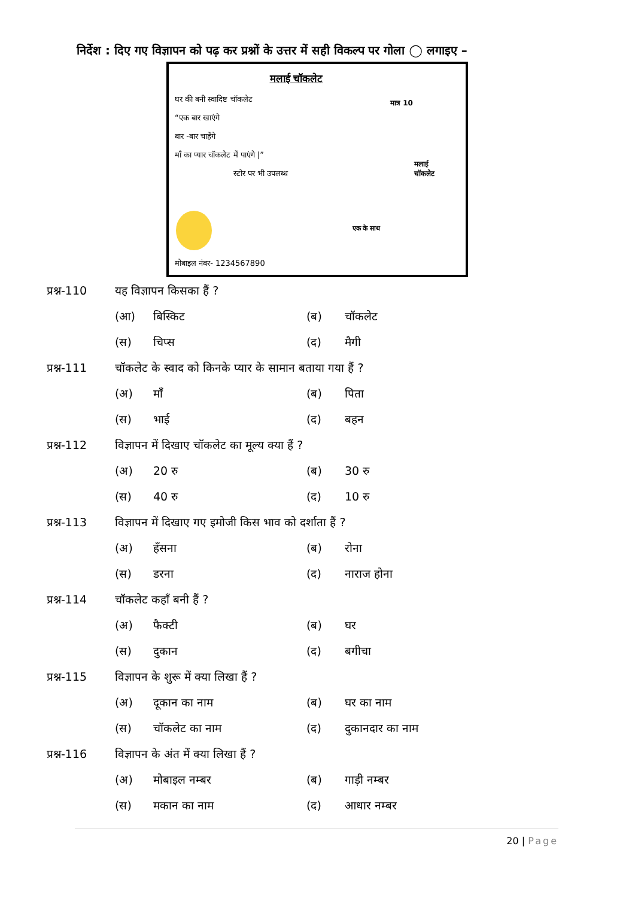निर्देश : दिए गए विज्ञापन को पढ़ कर प्रश्नों के उत्तर में सही विकल्प पर गोला ◯ लगाइए –
मलाई चॉकलेट
घर की बनी स्वादिष्ट चॉकलेट
“एक बार खाएंगे
बार -बार चाहेंगे
माँ का प्यार चॉकलेट में पाएंगे |”
स्टोर पर भी उपलब्ध
मात्र 10
मलाई चॉकलेट
एक के साथ
मोबाइल नंबर- 1234567890
प्रश्न-110 यह विज्ञापन किसका हैं ?
(आ) बिस्किट (ब) चॉकलेट
(स) चिप्स (द) मैगी
प्रश्न-111 चॉकलेट के स्वाद को किनके प्यार के सामान बताया गया हैं ?
(अ) माँ (ब) पिता
(स) भाई (द) बहन
प्रश्न-112 विज्ञापन में दिखाए चॉकलेट का मूल्य क्या हैं ?
(अ) 20 रु (ब) 30 रु
(स) 40 रु (द) 10 रु
प्रश्न-113 विज्ञापन में दिखाए गए इमोजी किस भाव को दर्शाता हैं ?
(अ) हँसना (ब) रोना
(स) डरना (द) नाराज होना
प्रश्न-114 चॉकलेट कहाँ बनी हैं ?
(अ) फैक्टी (ब) घर
(स) दुकान (द) बगीचा
प्रश्न-115 विज्ञापन के शुरू में क्या लिखा हैं ?
(अ) दूकान का नाम (ब) घर का नाम
(स) चॉकलेट का नाम (द) दुकानदार का नाम
प्रश्न-116 विज्ञापन के अंत में क्या लिखा हैं ?
(अ) मोबाइल नम्बर (ब) गाड़ी नम्बर
(स) मकान का नाम (द) आधार नम्बर
20 | Page